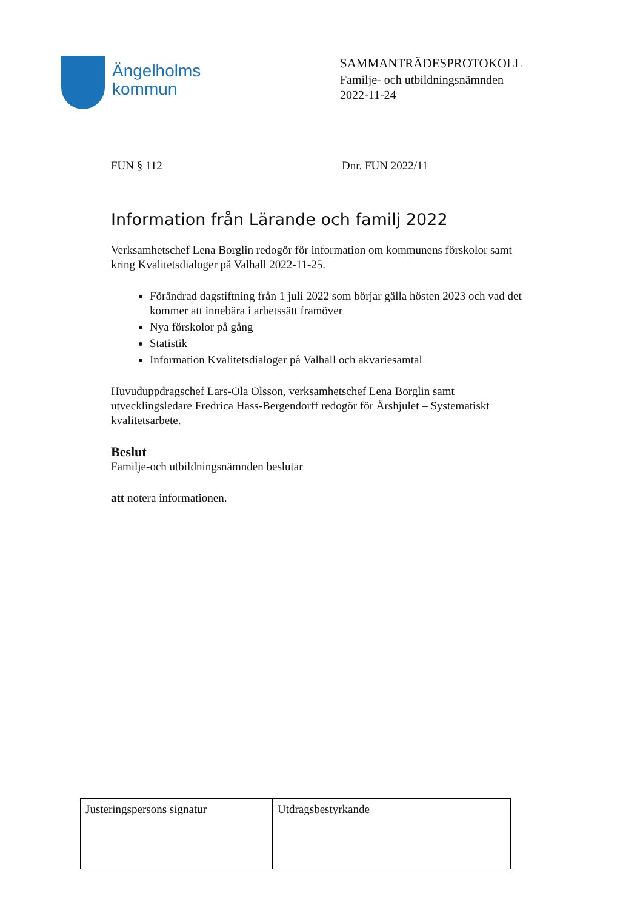Ängelholms
kommun
SAMMANTRÄDESPROTOKOLL
Familje- och utbildningsnämnden
2022-11-24
FUN § 112 Dnr. FUN 2022/11
Information från Lärande och familj 2022
Verksamhetschef Lena Borglin redogör för information om kommunens förskolor samt kring Kvalitetsdialoger på Valhall 2022-11-25.
Förändrad dagstiftning från 1 juli 2022 som börjar gälla hösten 2023 och vad det kommer att innebära i arbetssätt framöver
Nya förskolor på gång
Statistik
Information Kvalitetsdialoger på Valhall och akvariesamtal
Huvuduppdragschef Lars-Ola Olsson, verksamhetschef Lena Borglin samt utvecklingsledare Fredrica Hass-Bergendorff redogör för Årshjulet – Systematiskt kvalitetsarbete.
Beslut
Familje-och utbildningsnämnden beslutar
att notera informationen.
| Justeringspersons signatur | Utdragsbestyrkande |